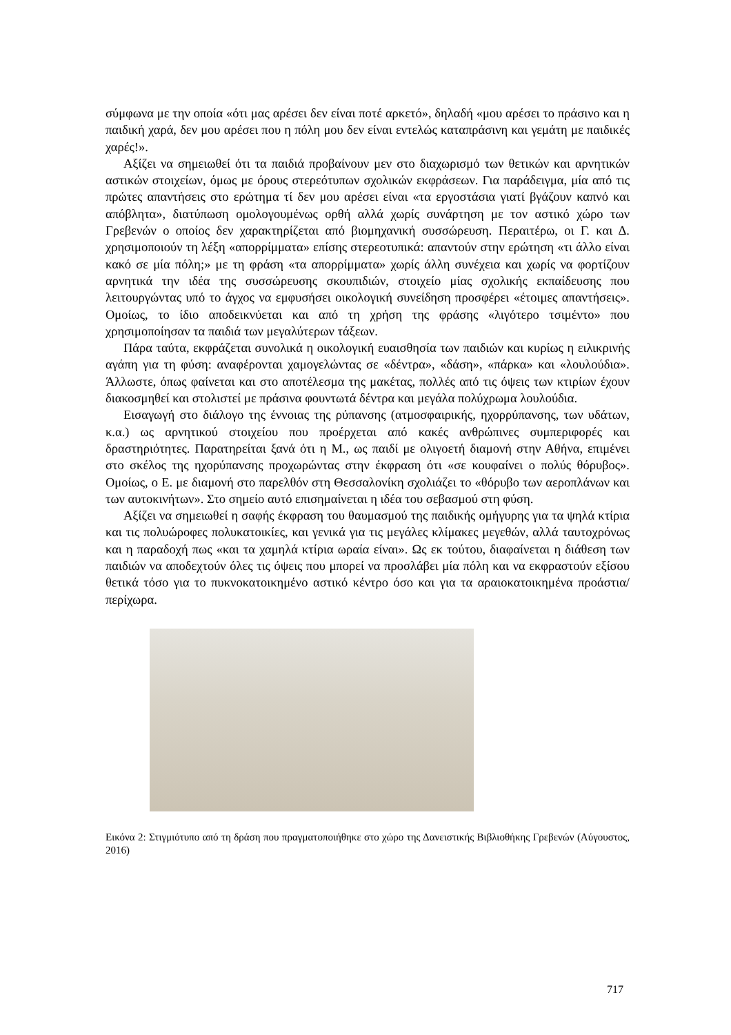σύμφωνα με την οποία «ότι μας αρέσει δεν είναι ποτέ αρκετό», δηλαδή «μου αρέσει το πράσινο και η παιδική χαρά, δεν μου αρέσει που η πόλη μου δεν είναι εντελώς καταπράσινη και γεμάτη με παιδικές χαρές!».
Αξίζει να σημειωθεί ότι τα παιδιά προβαίνουν μεν στο διαχωρισμό των θετικών και αρνητικών αστικών στοιχείων, όμως με όρους στερεότυπων σχολικών εκφράσεων. Για παράδειγμα, μία από τις πρώτες απαντήσεις στο ερώτημα τί δεν μου αρέσει είναι «τα εργοστάσια γιατί βγάζουν καπνό και απόβλητα», διατύπωση ομολογουμένως ορθή αλλά χωρίς συνάρτηση με τον αστικό χώρο των Γρεβενών ο οποίος δεν χαρακτηρίζεται από βιομηχανική συσσώρευση. Περαιτέρω, οι Γ. και Δ. χρησιμοποιούν τη λέξη «απορρίμματα» επίσης στερεοτυπικά: απαντούν στην ερώτηση «τι άλλο είναι κακό σε μία πόλη;» με τη φράση «τα απορρίμματα» χωρίς άλλη συνέχεια και χωρίς να φορτίζουν αρνητικά την ιδέα της συσσώρευσης σκουπιδιών, στοιχείο μίας σχολικής εκπαίδευσης που λειτουργώντας υπό το άγχος να εμφυσήσει οικολογική συνείδηση προσφέρει «έτοιμες απαντήσεις». Ομοίως, το ίδιο αποδεικνύεται και από τη χρήση της φράσης «λιγότερο τσιμέντο» που χρησιμοποίησαν τα παιδιά των μεγαλύτερων τάξεων.
Πάρα ταύτα, εκφράζεται συνολικά η οικολογική ευαισθησία των παιδιών και κυρίως η ειλικρινής αγάπη για τη φύση: αναφέρονται χαμογελώντας σε «δέντρα», «δάση», «πάρκα» και «λουλούδια». Άλλωστε, όπως φαίνεται και στο αποτέλεσμα της μακέτας, πολλές από τις όψεις των κτιρίων έχουν διακοσμηθεί και στολιστεί με πράσινα φουντωτά δέντρα και μεγάλα πολύχρωμα λουλούδια.
Εισαγωγή στο διάλογο της έννοιας της ρύπανσης (ατμοσφαιρικής, ηχορρύπανσης, των υδάτων, κ.α.) ως αρνητικού στοιχείου που προέρχεται από κακές ανθρώπινες συμπεριφορές και δραστηριότητες. Παρατηρείται ξανά ότι η Μ., ως παιδί με ολιγοετή διαμονή στην Αθήνα, επιμένει στο σκέλος της ηχορύπανσης προχωρώντας στην έκφραση ότι «σε κουφαίνει ο πολύς θόρυβος». Ομοίως, ο Ε. με διαμονή στο παρελθόν στη Θεσσαλονίκη σχολιάζει το «θόρυβο των αεροπλάνων και των αυτοκινήτων». Στο σημείο αυτό επισημαίνεται η ιδέα του σεβασμού στη φύση.
Αξίζει να σημειωθεί η σαφής έκφραση του θαυμασμού της παιδικής ομήγυρης για τα ψηλά κτίρια και τις πολυώροφες πολυκατοικίες, και γενικά για τις μεγάλες κλίμακες μεγεθών, αλλά ταυτοχρόνως και η παραδοχή πως «και τα χαμηλά κτίρια ωραία είναι». Ως εκ τούτου, διαφαίνεται η διάθεση των παιδιών να αποδεχτούν όλες τις όψεις που μπορεί να προσλάβει μία πόλη και να εκφραστούν εξίσου θετικά τόσο για το πυκνοκατοικημένο αστικό κέντρο όσο και για τα αραιοκατοικημένα προάστια/περίχωρα.
Εικόνα 2: Στιγμιότυπο από τη δράση που πραγματοποιήθηκε στο χώρο της Δανειστικής Βιβλιοθήκης Γρεβενών (Αύγουστος, 2016)
717